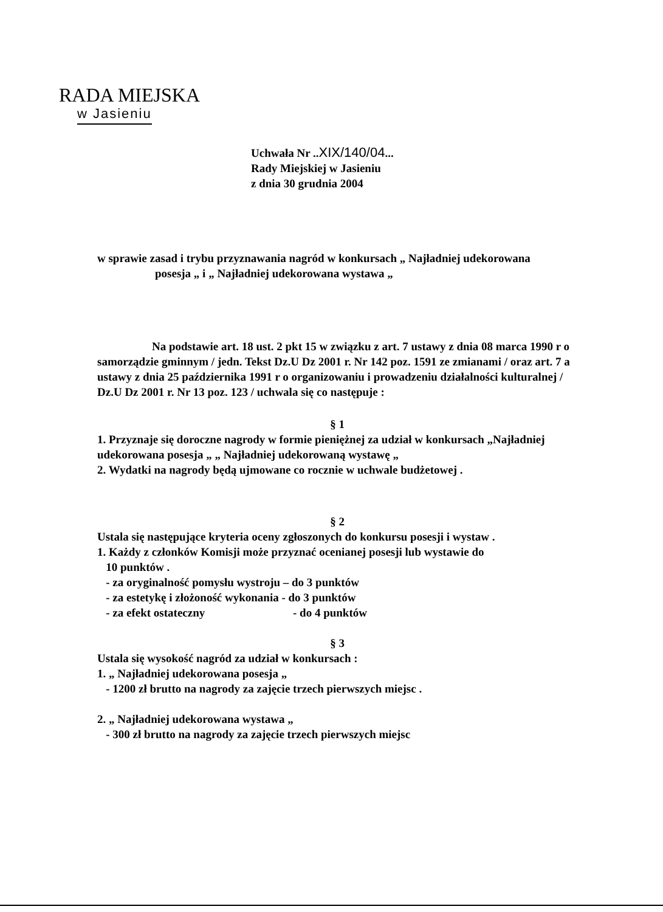RADA MIEJSKA
w Jasieniu
Uchwała Nr ..XIX/140/04...
Rady Miejskiej w Jasieniu
z dnia 30 grudnia 2004
w sprawie zasad i trybu przyznawania nagród w konkursach „ Najładniej udekorowana
posesja „ i „ Najładniej udekorowana wystawa „
Na podstawie art. 18 ust. 2 pkt 15 w związku z art. 7 ustawy z dnia 08 marca 1990 r o samorządzie gminnym / jedn. Tekst Dz.U Dz 2001 r. Nr 142 poz. 1591 ze zmianami / oraz art. 7 a ustawy z dnia 25 października 1991 r o organizowaniu i prowadzeniu działalności kulturalnej / Dz.U Dz 2001 r. Nr 13 poz. 123 / uchwala się co następuje :
§ 1
1. Przyznaje się doroczne nagrody w formie pieniężnej za udział w konkursach „Najładniej udekorowana posesja „ „ Najładniej udekorowaną wystawę „
2. Wydatki na nagrody będą ujmowane co rocznie w uchwale budżetowej .
§ 2
Ustala się następujące kryteria oceny zgłoszonych do konkursu posesji i wystaw .
1. Każdy z członków Komisji może przyznać ocenianej posesji lub wystawie do
10 punktów .
- za oryginalność pomysłu wystroju – do 3 punktów
- za estetykę i złożoność wykonania - do 3 punktów
- za efekt ostateczny - do 4 punktów
§ 3
Ustala się wysokość nagród za udział w konkursach :
1. „ Najładniej udekorowana posesja „
- 1200 zł brutto na nagrody za zajęcie trzech pierwszych miejsc .
2. „ Najładniej udekorowana wystawa „
- 300 zł brutto na nagrody za zajęcie trzech pierwszych miejsc